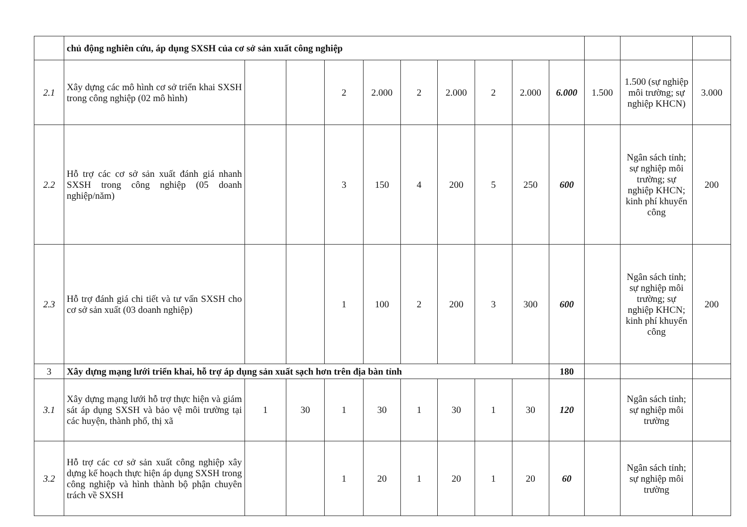| | chủ động nghiên cứu, áp dụng SXSH của cơ sở sản xuất công nghiệp | | | | | | | | | | | | |
| 2.1 | Xây dựng các mô hình cơ sở triển khai SXSH trong công nghiệp (02 mô hình) | | | 2 | 2.000 | 2 | 2.000 | 2 | 2.000 | 6.000 | 1.500 | 1.500 (sự nghiệp môi trường; sự nghiệp KHCN) | 3.000 |
| 2.2 | Hỗ trợ các cơ sở sản xuất đánh giá nhanh SXSH trong công nghiệp (05 doanh nghiệp/năm) | | | 3 | 150 | 4 | 200 | 5 | 250 | 600 | | Ngân sách tỉnh; sự nghiệp môi trường; sự nghiệp KHCN; kinh phí khuyến công | 200 |
| 2.3 | Hỗ trợ đánh giá chi tiết và tư vấn SXSH cho cơ sở sản xuất (03 doanh nghiệp) | | | 1 | 100 | 2 | 200 | 3 | 300 | 600 | | Ngân sách tỉnh; sự nghiệp môi trường; sự nghiệp KHCN; kinh phí khuyến công | 200 |
| 3 | Xây dựng mạng lưới triển khai, hỗ trợ áp dụng sản xuất sạch hơn trên địa bàn tỉnh | | | | | | | | | 180 | | | |
| 3.1 | Xây dựng mạng lưới hỗ trợ thực hiện và giám sát áp dụng SXSH và bảo vệ môi trường tại các huyện, thành phố, thị xã | 1 | 30 | 1 | 30 | 1 | 30 | 1 | 30 | 120 | | Ngân sách tỉnh; sự nghiệp môi trường | |
| 3.2 | Hỗ trợ các cơ sở sản xuất công nghiệp xây dựng kế hoạch thực hiện áp dụng SXSH trong công nghiệp và hình thành bộ phận chuyên trách về SXSH | | | 1 | 20 | 1 | 20 | 1 | 20 | 60 | | Ngân sách tỉnh; sự nghiệp môi trường | |